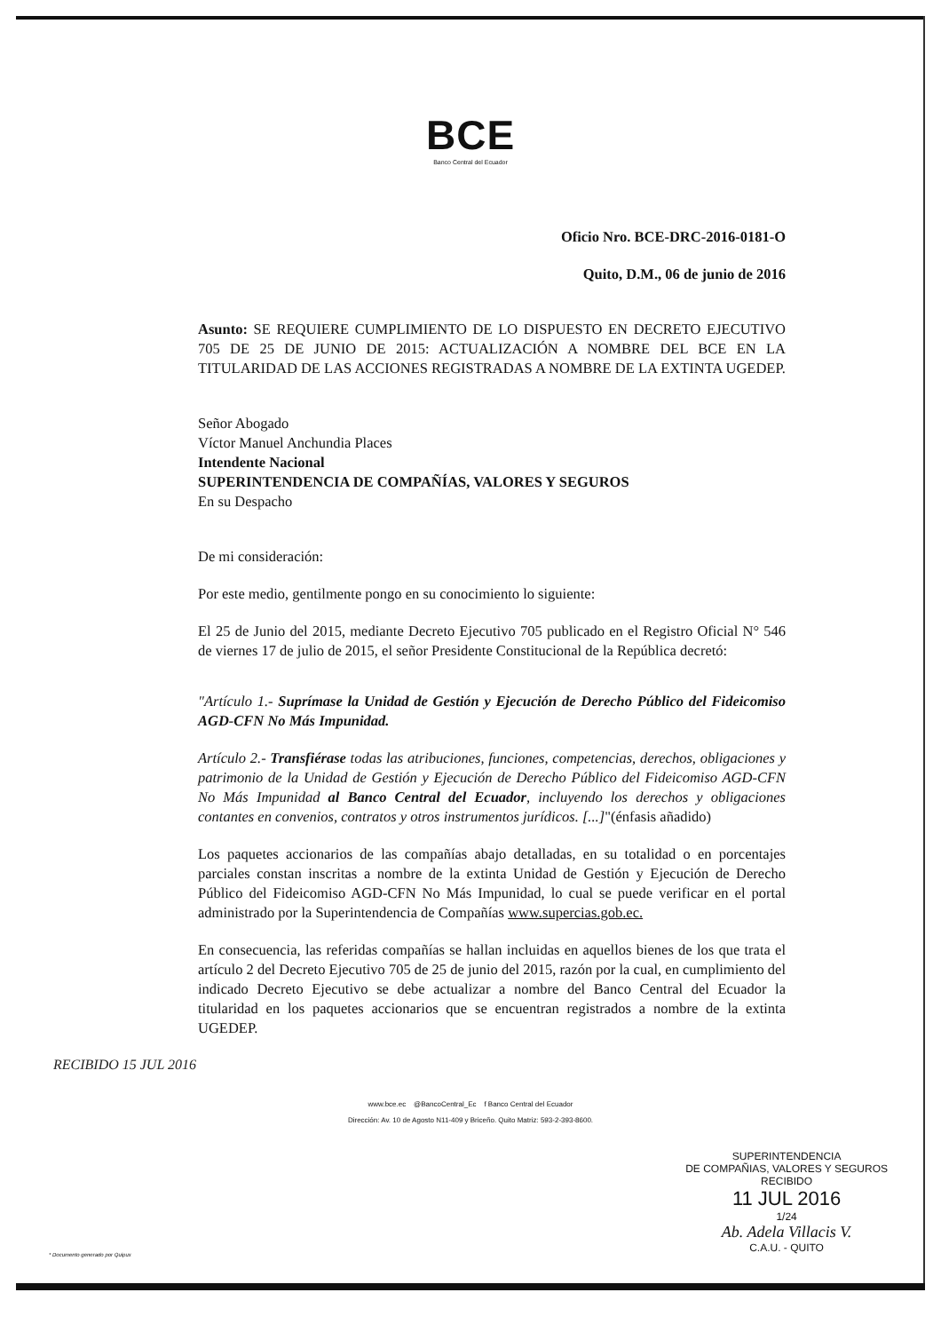BCE
Banco Central del Ecuador
Oficio Nro. BCE-DRC-2016-0181-O
Quito, D.M., 06 de junio de 2016
Asunto: SE REQUIERE CUMPLIMIENTO DE LO DISPUESTO EN DECRETO EJECUTIVO 705 DE 25 DE JUNIO DE 2015: ACTUALIZACIÓN A NOMBRE DEL BCE EN LA TITULARIDAD DE LAS ACCIONES REGISTRADAS A NOMBRE DE LA EXTINTA UGEDEP.
Señor Abogado
Víctor Manuel Anchundia Places
Intendente Nacional
SUPERINTENDENCIA DE COMPAÑÍAS, VALORES Y SEGUROS
En su Despacho
De mi consideración:
Por este medio, gentilmente pongo en su conocimiento lo siguiente:
El 25 de Junio del 2015, mediante Decreto Ejecutivo 705 publicado en el Registro Oficial N° 546 de viernes 17 de julio de 2015, el señor Presidente Constitucional de la República decretó:
"Artículo 1.- Suprímase la Unidad de Gestión y Ejecución de Derecho Público del Fideicomiso AGD-CFN No Más Impunidad.
Artículo 2.- Transfiérase todas las atribuciones, funciones, competencias, derechos, obligaciones y patrimonio de la Unidad de Gestión y Ejecución de Derecho Público del Fideicomiso AGD-CFN No Más Impunidad al Banco Central del Ecuador, incluyendo los derechos y obligaciones contantes en convenios, contratos y otros instrumentos jurídicos. [...]"(énfasis añadido)
Los paquetes accionarios de las compañías abajo detalladas, en su totalidad o en porcentajes parciales constan inscritas a nombre de la extinta Unidad de Gestión y Ejecución de Derecho Público del Fideicomiso AGD-CFN No Más Impunidad, lo cual se puede verificar en el portal administrado por la Superintendencia de Compañías www.supercias.gob.ec.
En consecuencia, las referidas compañías se hallan incluidas en aquellos bienes de los que trata el artículo 2 del Decreto Ejecutivo 705 de 25 de junio del 2015, razón por la cual, en cumplimiento del indicado Decreto Ejecutivo se debe actualizar a nombre del Banco Central del Ecuador la titularidad en los paquetes accionarios que se encuentran registrados a nombre de la extinta UGEDEP.
www.bce.ec @BancoCentral_Ec f Banco Central del Ecuador
Dirección: Av. 10 de Agosto N11-409 y Briceño. Quito Matriz: 593-2-393-8600.
* Documento generado por Quipux
RECIBIDO 15 JUL 2016
SUPERINTENDENCIA
DE COMPAÑIAS, VALORES Y SEGUROS
RECIBIDO
11 JUL 2016
1/24
Ab. Adela Villacis V.
C.A.U. - QUITO